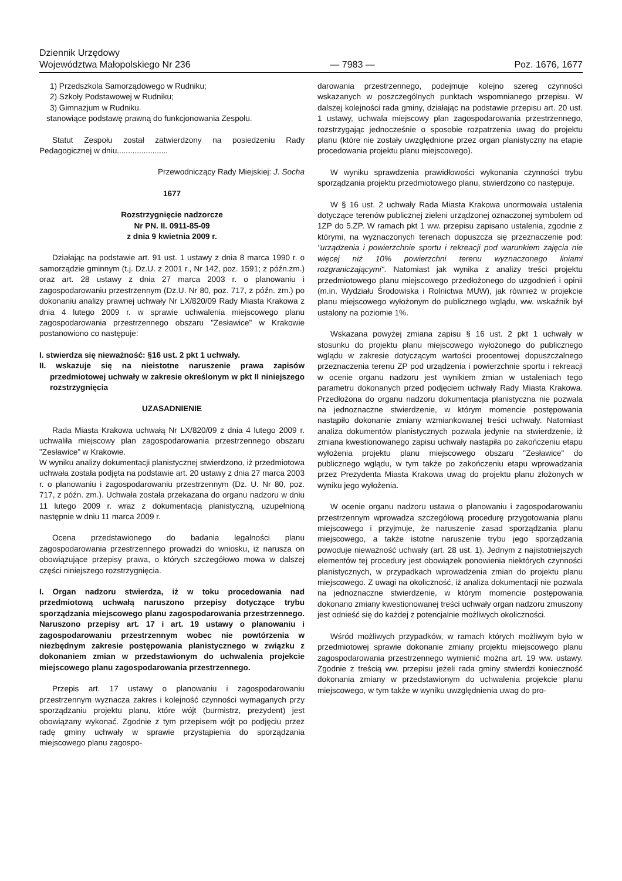Dziennik Urzędowy
Województwa Małopolskiego Nr 236
— 7983 —
Poz. 1676, 1677
1) Przedszkola Samorządowego w Rudniku;
2) Szkoły Podstawowej w Rudniku;
3) Gimnazjum w Rudniku.
stanowiące podstawę prawną do funkcjonowania Zespołu.
Statut Zespołu został zatwierdzony na posiedzeniu Rady Pedagogicznej w dniu.......................
Przewodniczący Rady Miejskiej: J. Socha
1677
Rozstrzygnięcie nadzorcze
Nr PN. II. 0911-85-09
z dnia 9 kwietnia 2009 r.
Działając na podstawie art. 91 ust. 1 ustawy z dnia 8 marca 1990 r. o samorządzie gminnym (t.j. Dz.U. z 2001 r., Nr 142, poz. 1591; z późn.zm.) oraz art. 28 ustawy z dnia 27 marca 2003 r. o planowaniu i zagospodarowaniu przestrzennym (Dz.U. Nr 80, poz. 717, z późn. zm.) po dokonaniu analizy prawnej uchwały Nr LX/820/09 Rady Miasta Krakowa z dnia 4 lutego 2009 r. w sprawie uchwalenia miejscowego planu zagospodarowania przestrzennego obszaru "Zesławice" w Krakowie postanowiono co następuje:
I. stwierdza się nieważność: §16 ust. 2 pkt 1 uchwały.
II. wskazuje się na nieistotne naruszenie prawa zapisów przedmiotowej uchwały w zakresie określonym w pkt II niniejszego rozstrzygnięcia
UZASADNIENIE
Rada Miasta Krakowa uchwałą Nr LX/820/09 z dnia 4 lutego 2009 r. uchwaliła miejscowy plan zagospodarowania przestrzennego obszaru "Zesławice" w Krakowie.
W wyniku analizy dokumentacji planistycznej stwierdzono, iż przedmiotowa uchwała została podjęta na podstawie art. 20 ustawy z dnia 27 marca 2003 r. o planowaniu i zagospodarowaniu przestrzennym (Dz. U. Nr 80, poz. 717, z późn. zm.). Uchwała została przekazana do organu nadzoru w dniu 11 lutego 2009 r. wraz z dokumentacją planistyczną, uzupełnioną następnie w dniu 11 marca 2009 r.
Ocena przedstawionego do badania legalności planu zagospodarowania przestrzennego prowadzi do wniosku, iż narusza on obowiązujące przepisy prawa, o których szczegółowo mowa w dalszej części niniejszego rozstrzygnięcia.
I. Organ nadzoru stwierdza, iż w toku procedowania nad przedmiotową uchwałą naruszono przepisy dotyczące trybu sporządzania miejscowego planu zagospodarowania przestrzennego. Naruszono przepisy art. 17 i art. 19 ustawy o planowaniu i zagospodarowaniu przestrzennym wobec nie powtórzenia w niezbędnym zakresie postępowania planistycznego w związku z dokonaniem zmian w przedstawionym do uchwalenia projekcie miejscowego planu zagospodarowania przestrzennego.
Przepis art. 17 ustawy o planowaniu i zagospodarowaniu przestrzennym wyznacza zakres i kolejność czynności wymaganych przy sporządzaniu projektu planu, które wójt (burmistrz, prezydent) jest obowiązany wykonać. Zgodnie z tym przepisem wójt po podjęciu przez radę gminy uchwały w sprawie przystąpienia do sporządzania miejscowego planu zagospo-
darowania przestrzennego, podejmuje kolejno szereg czynności wskazanych w poszczególnych punktach wspomnianego przepisu. W dalszej kolejności rada gminy, działając na podstawie przepisu art. 20 ust. 1 ustawy, uchwala miejscowy plan zagospodarowania przestrzennego, rozstrzygając jednocześnie o sposobie rozpatrzenia uwag do projektu planu (które nie zostały uwzględnione przez organ planistyczny na etapie procedowania projektu planu miejscowego).
W wyniku sprawdzenia prawidłowości wykonania czynności trybu sporządzania projektu przedmiotowego planu, stwierdzono co następuje.
W § 16 ust. 2 uchwały Rada Miasta Krakowa unormowała ustalenia dotyczące terenów publicznej zieleni urządzonej oznaczonej symbolem od 1ZP do 5.ZP. W ramach pkt 1 ww. przepisu zapisano ustalenia, zgodnie z którymi, na wyznaczonych terenach dopuszcza się przeznaczenie pod: "urządzenia i powierzchnie sportu i rekreacji pod warunkiem zajęcia nie więcej niż 10% powierzchni terenu wyznaczonego liniami rozgraniczającymi". Natomiast jak wynika z analizy treści projektu przedmiotowego planu miejscowego przedłożonego do uzgodnień i opinii (m.in. Wydziału Środowiska i Rolnictwa MUW), jak również w projekcie planu miejscowego wyłożonym do publicznego wglądu, ww. wskaźnik był ustalony na poziomie 1%.
Wskazana powyżej zmiana zapisu § 16 ust. 2 pkt 1 uchwały w stosunku do projektu planu miejscowego wyłożonego do publicznego wglądu w zakresie dotyczącym wartości procentowej dopuszczalnego przeznaczenia terenu ZP pod urządzenia i powierzchnie sportu i rekreacji w ocenie organu nadzoru jest wynikiem zmian w ustaleniach tego parametru dokonanych przed podjęciem uchwały Rady Miasta Krakowa. Przedłożona do organu nadzoru dokumentacja planistyczna nie pozwala na jednoznaczne stwierdzenie, w którym momencie postępowania nastąpiło dokonanie zmiany wzmiankowanej treści uchwały. Natomiast analiza dokumentów planistycznych pozwala jedynie na stwierdzenie, iż zmiana kwestionowanego zapisu uchwały nastąpiła po zakończeniu etapu wyłożenia projektu planu miejscowego obszaru "Zesławice" do publicznego wglądu, w tym także po zakończeniu etapu wprowadzania przez Prezydenta Miasta Krakowa uwag do projektu planu złożonych w wyniku jego wyłożenia.
W ocenie organu nadzoru ustawa o planowaniu i zagospodarowaniu przestrzennym wprowadza szczegółową procedurę przygotowania planu miejscowego i przyjmuje, że naruszenie zasad sporządzania planu miejscowego, a także istotne naruszenie trybu jego sporządzania powoduje nieważność uchwały (art. 28 ust. 1). Jednym z najistotniejszych elementów tej procedury jest obowiązek ponowienia niektórych czynności planistycznych, w przypadkach wprowadzenia zmian do projektu planu miejscowego. Z uwagi na okoliczność, iż analiza dokumentacji nie pozwala na jednoznaczne stwierdzenie, w którym momencie postępowania dokonano zmiany kwestionowanej treści uchwały organ nadzoru zmuszony jest odnieść się do każdej z potencjalnie możliwych okoliczności.
Wśród możliwych przypadków, w ramach których możliwym było w przedmiotowej sprawie dokonanie zmiany projektu miejscowego planu zagospodarowania przestrzennego wymienić można art. 19 ww. ustawy. Zgodnie z treścią ww. przepisu jeżeli rada gminy stwierdzi konieczność dokonania zmiany w przedstawionym do uchwalenia projekcie planu miejscowego, w tym także w wyniku uwzględnienia uwag do pro-